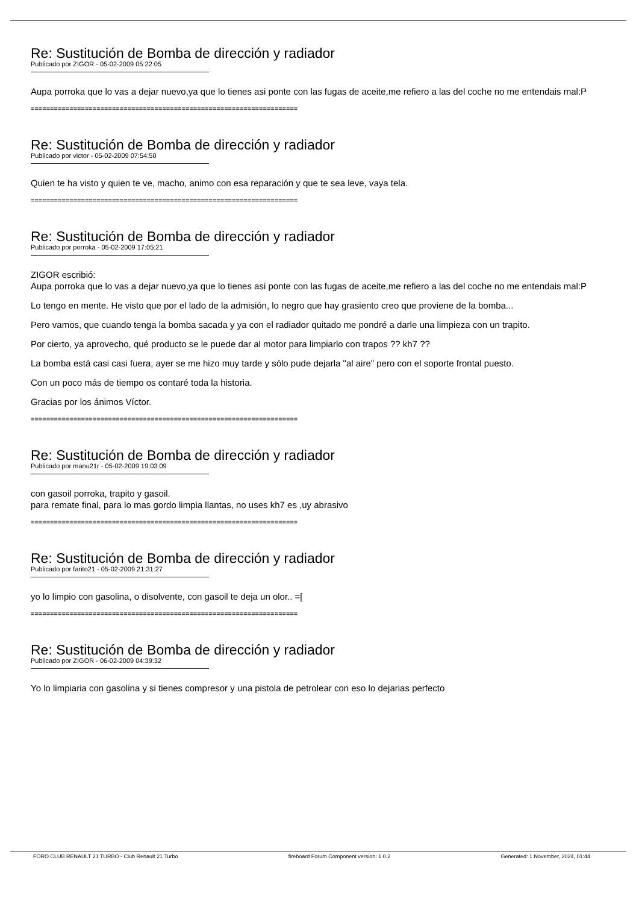Re: Sustitución de Bomba de dirección y radiador
Publicado por ZIGOR - 05-02-2009 05:22:05
Aupa porroka que lo vas a dejar nuevo,ya que lo tienes asi ponte con las fugas de aceite,me refiero a las del coche no me entendais mal:P
=====================================================================
Re: Sustitución de Bomba de dirección y radiador
Publicado por victor - 05-02-2009 07:54:50
Quien te ha visto y quien te ve, macho, animo con esa reparación y que te sea leve, vaya tela.
=====================================================================
Re: Sustitución de Bomba de dirección y radiador
Publicado por porroka - 05-02-2009 17:05:21
ZIGOR escribió:
Aupa porroka que lo vas a dejar nuevo,ya que lo tienes asi ponte con las fugas de aceite,me refiero a las del coche no me entendais mal:P
Lo tengo en mente. He visto que por el lado de la admisión, lo negro que hay grasiento creo que proviene de la bomba...
Pero vamos, que cuando tenga la bomba sacada y ya con el radiador quitado me pondré a darle una limpieza con un trapito.
Por cierto, ya aprovecho, qué producto se le puede dar al motor para limpiarlo con trapos ?? kh7 ??
La bomba está casi casi fuera, ayer se me hizo muy tarde y sólo pude dejarla "al aire" pero con el soporte frontal puesto.
Con un poco más de tiempo os contaré toda la historia.
Gracias por los ánimos Víctor.
=====================================================================
Re: Sustitución de Bomba de dirección y radiador
Publicado por manu21r - 05-02-2009 19:03:09
con gasoil porroka, trapito y gasoil.
para remate final, para lo mas gordo limpia llantas, no uses kh7 es ,uy abrasivo
=====================================================================
Re: Sustitución de Bomba de dirección y radiador
Publicado por farito21 - 05-02-2009 21:31:27
yo lo limpio con gasolina, o disolvente, con gasoil te deja un olor.. =[
=====================================================================
Re: Sustitución de Bomba de dirección y radiador
Publicado por ZIGOR - 06-02-2009 04:39:32
Yo lo limpiaria con gasolina y si tienes compresor y una pistola de petrolear con eso lo dejarias perfecto
FORO CLUB RENAULT 21 TURBO - Club Renault 21 Turbo fireboard Forum Component version: 1.0.2 Generated: 1 November, 2024, 01:44